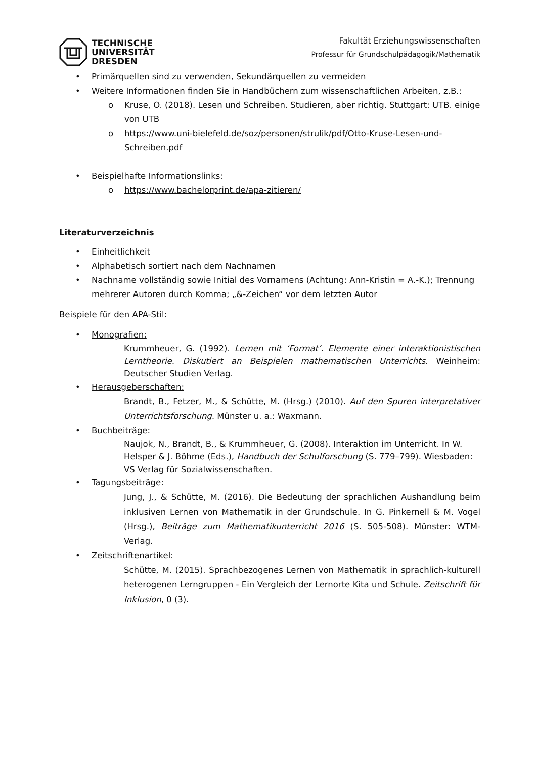TECHNISCHE
UNIVERSITÄT
DRESDEN
Fakultät Erziehungswissenschaften
Professur für Grundschulpädagogik/Mathematik
• Primärquellen sind zu verwenden, Sekundärquellen zu vermeiden
• Weitere Informationen finden Sie in Handbüchern zum wissenschaftlichen Arbeiten, z.B.:
o Kruse, O. (2018). Lesen und Schreiben. Studieren, aber richtig. Stuttgart: UTB. einige von UTB
o https://www.uni-bielefeld.de/soz/personen/strulik/pdf/Otto-Kruse-Lesen-und-Schreiben.pdf
• Beispielhafte Informationslinks:
o https://www.bachelorprint.de/apa-zitieren/
Literaturverzeichnis
• Einheitlichkeit
• Alphabetisch sortiert nach dem Nachnamen
• Nachname vollständig sowie Initial des Vornamens (Achtung: Ann-Kristin = A.-K.); Trennung mehrerer Autoren durch Komma; „&-Zeichen“ vor dem letzten Autor
Beispiele für den APA-Stil:
• Monografien:
Krummheuer, G. (1992). Lernen mit ‘Format’. Elemente einer interaktionistischen Lerntheorie. Diskutiert an Beispielen mathematischen Unterrichts. Weinheim: Deutscher Studien Verlag.
• Herausgeberschaften:
Brandt, B., Fetzer, M., & Schütte, M. (Hrsg.) (2010). Auf den Spuren interpretativer Unterrichtsforschung. Münster u. a.: Waxmann.
• Buchbeiträge:
Naujok, N., Brandt, B., & Krummheuer, G. (2008). Interaktion im Unterricht. In W. Helsper & J. Böhme (Eds.), Handbuch der Schulforschung (S. 779–799). Wiesbaden: VS Verlag für Sozialwissenschaften.
• Tagungsbeiträge:
Jung, J., & Schütte, M. (2016). Die Bedeutung der sprachlichen Aushandlung beim inklusiven Lernen von Mathematik in der Grundschule. In G. Pinkernell & M. Vogel (Hrsg.), Beiträge zum Mathematikunterricht 2016 (S. 505-508). Münster: WTM-Verlag.
• Zeitschriftenartikel:
Schütte, M. (2015). Sprachbezogenes Lernen von Mathematik in sprachlich-kulturell heterogenen Lerngruppen - Ein Vergleich der Lernorte Kita und Schule. Zeitschrift für Inklusion, 0 (3).